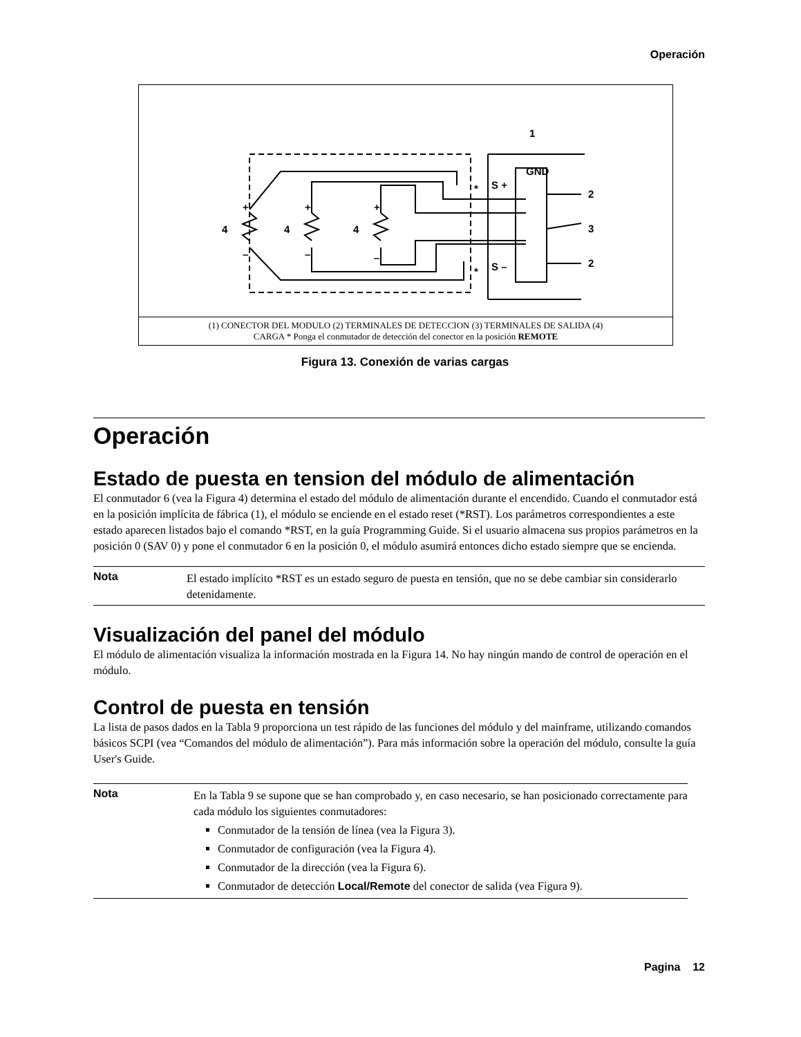Operación
+
+
+
–
–
–
4
4
4
GND
S +
S –
1
2
3
2
*
*
(1) CONECTOR DEL MODULO (2) TERMINALES DE DETECCION (3) TERMINALES DE SALIDA (4)
CARGA * Ponga el conmutador de detección del conector en la posición REMOTE
Figura 13. Conexión de varias cargas
Operación
Estado de puesta en tension del módulo de alimentación
El conmutador 6 (vea la Figura 4) determina el estado del módulo de alimentación durante el encendido. Cuando el conmutador está en la posición implícita de fábrica (1), el módulo se enciende en el estado reset (*RST). Los parámetros correspondientes a este estado aparecen listados bajo el comando *RST, en la guía Programming Guide. Si el usuario almacena sus propios parámetros en la posición 0 (SAV 0) y pone el conmutador 6 en la posición 0, el módulo asumirá entonces dicho estado siempre que se encienda.
Nota
El estado implícito *RST es un estado seguro de puesta en tensión, que no se debe cambiar sin considerarlo detenidamente.
Visualización del panel del módulo
El módulo de alimentación visualiza la información mostrada en la Figura 14. No hay ningún mando de control de operación en el módulo.
Control de puesta en tensión
La lista de pasos dados en la Tabla 9 proporciona un test rápido de las funciones del módulo y del mainframe, utilizando comandos básicos SCPI (vea “Comandos del módulo de alimentación”). Para más información sobre la operación del módulo, consulte la guía User's Guide.
Nota
En la Tabla 9 se supone que se han comprobado y, en caso necesario, se han posicionado correctamente para cada módulo los siguientes conmutadores:
Conmutador de la tensión de línea (vea la Figura 3).
Conmutador de configuración (vea la Figura 4).
Conmutador de la dirección (vea la Figura 6).
Conmutador de detección Local/Remote del conector de salida (vea Figura 9).
Pagina 12